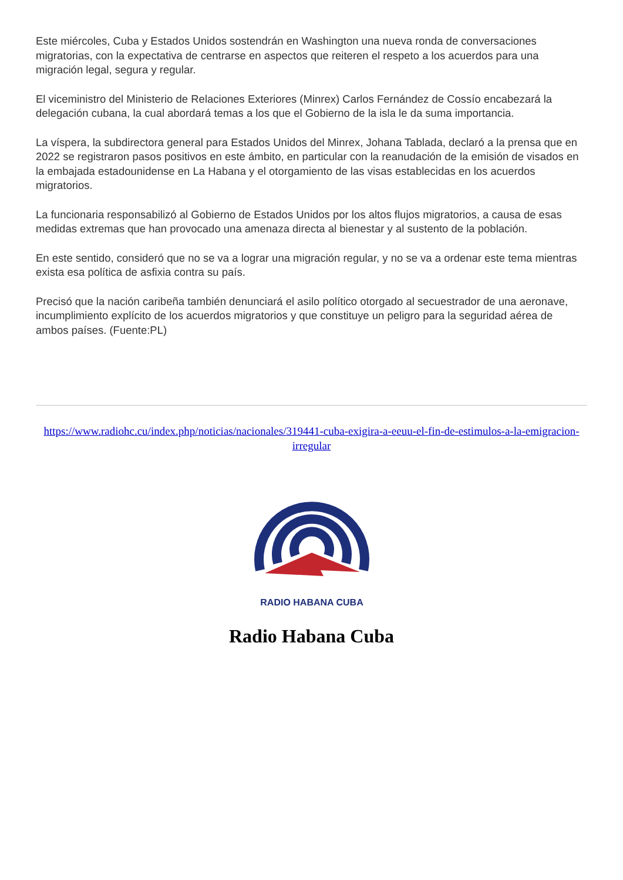Este miércoles, Cuba y Estados Unidos sostendrán en Washington una nueva ronda de conversaciones migratorias, con la expectativa de centrarse en aspectos que reiteren el respeto a los acuerdos para una migración legal, segura y regular.
El viceministro del Ministerio de Relaciones Exteriores (Minrex) Carlos Fernández de Cossío encabezará la delegación cubana, la cual abordará temas a los que el Gobierno de la isla le da suma importancia.
La víspera, la subdirectora general para Estados Unidos del Minrex, Johana Tablada, declaró a la prensa que en 2022 se registraron pasos positivos en este ámbito, en particular con la reanudación de la emisión de visados en la embajada estadounidense en La Habana y el otorgamiento de las visas establecidas en los acuerdos migratorios.
La funcionaria responsabilizó al Gobierno de Estados Unidos por los altos flujos migratorios, a causa de esas medidas extremas que han provocado una amenaza directa al bienestar y al sustento de la población.
En este sentido, consideró que no se va a lograr una migración regular, y no se va a ordenar este tema mientras exista esa política de asfixia contra su país.
Precisó que la nación caribeña también denunciará el asilo político otorgado al secuestrador de una aeronave, incumplimiento explícito de los acuerdos migratorios y que constituye un peligro para la seguridad aérea de ambos países. (Fuente:PL)
https://www.radiohc.cu/index.php/noticias/nacionales/319441-cuba-exigira-a-eeuu-el-fin-de-estimulos-a-la-emigracion-irregular
RADIO HABANA CUBA
Radio Habana Cuba